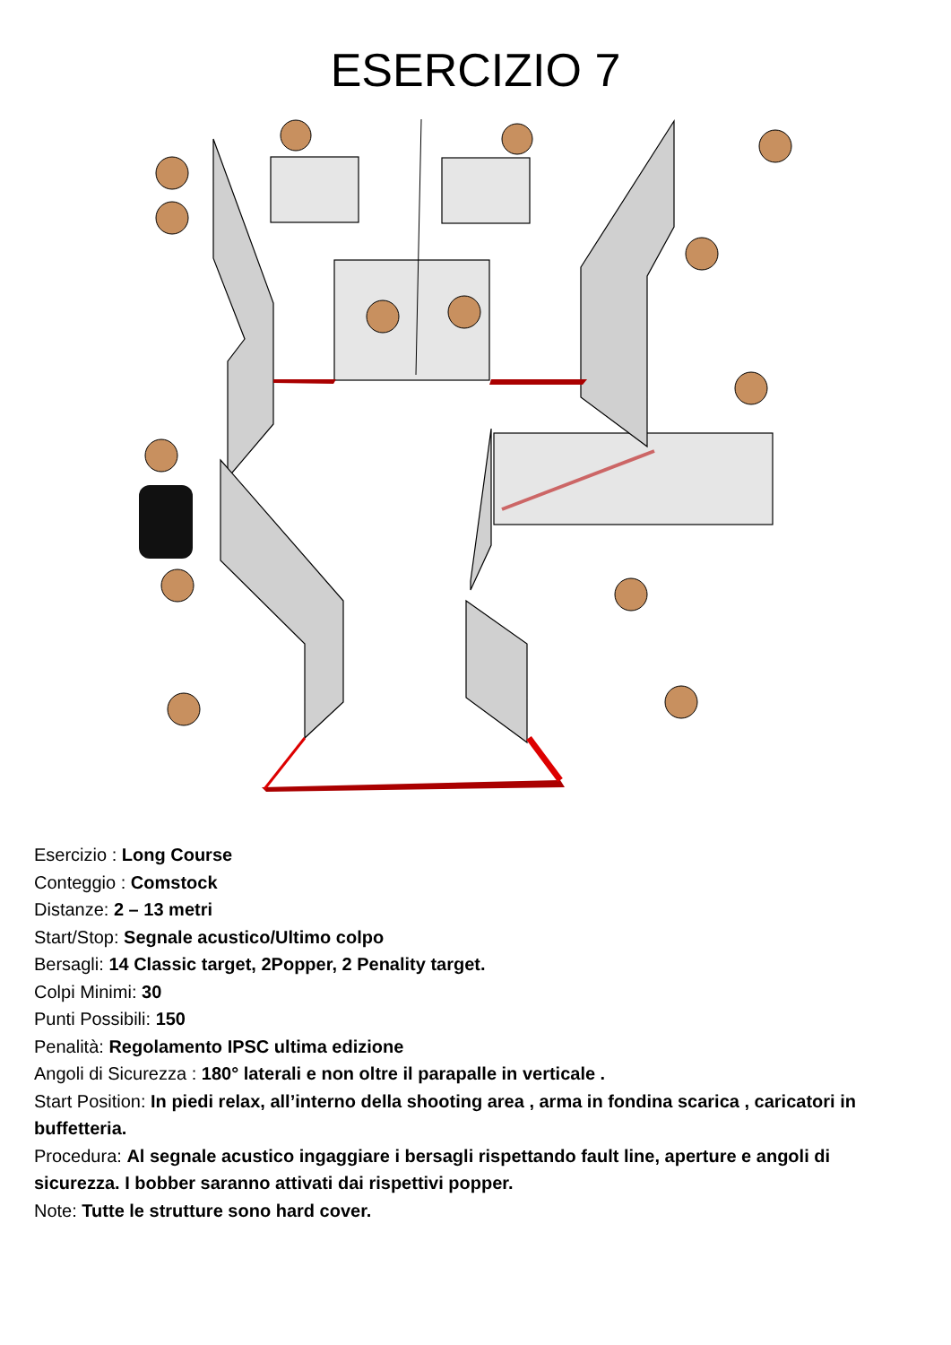ESERCIZIO 7
Esercizio : Long Course
Conteggio : Comstock
Distanze: 2 – 13 metri
Start/Stop: Segnale acustico/Ultimo colpo
Bersagli: 14 Classic target, 2Popper, 2 Penality target.
Colpi Minimi: 30
Punti Possibili: 150
Penalità: Regolamento IPSC ultima edizione
Angoli di Sicurezza : 180° laterali e non oltre il parapalle in verticale .
Start Position: In piedi relax, all’interno della shooting area , arma in fondina scarica , caricatori in buffetteria.
Procedura: Al segnale acustico ingaggiare i bersagli rispettando fault line, aperture e angoli di sicurezza. I bobber saranno attivati dai rispettivi popper.
Note: Tutte le strutture sono hard cover.